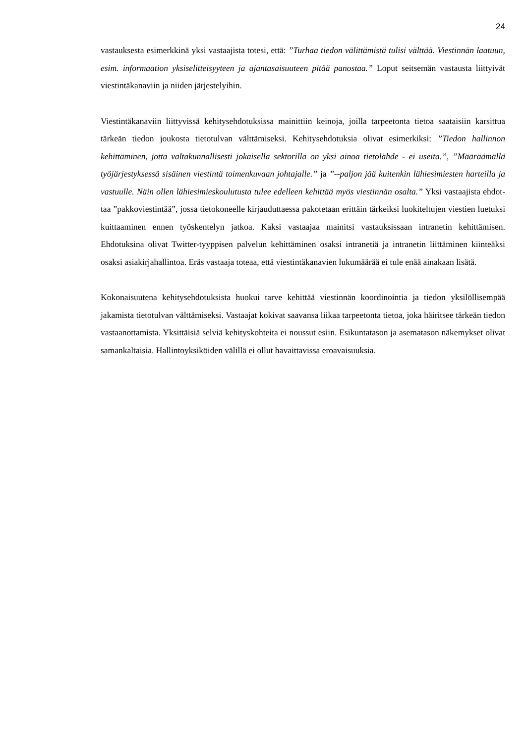24
vastauksesta esimerkkinä yksi vastaajista totesi, että: ”Turhaa tiedon välittämistä tulisi vält­tää. Viestinnän laatuun, esim. informaation yksiselitteisyyteen ja ajantasaisuuteen pitää pa­nostaa.” Loput seitsemän vastausta liittyivät viestintäkanaviin ja niiden järjestelyihin.
Viestintäkanaviin liittyvissä kehitysehdotuksissa mainittiin keinoja, joilla tarpeetonta tietoa saataisiin karsittua tärkeän tiedon joukosta tietotulvan välttämiseksi. Kehitysehdotuksia olivat esimerkiksi: ”Tiedon hallinnon kehittäminen, jotta valtakunnallisesti jokaisella sektorilla on yksi ainoa tietolähde - ei useita.”, ”Määräämällä työjärjestyksessä sisäinen viestintä toimen­kuvaan johtajalle.” ja ”--paljon jää kuitenkin lähiesimiesten harteilla ja vastuulle. Näin ollen lähiesimieskoulutusta tulee edelleen kehittää myös viestinnän osalta.” Yksi vastaajista ehdot­taa ”pakkoviestintää”, jossa tietokoneelle kirjauduttaessa pakotetaan erittäin tärkeiksi luokitel­tujen viestien luetuksi kuittaaminen ennen työskentelyn jatkoa. Kaksi vastaajaa mainitsi vas­tauksissaan intranetin kehittämisen. Ehdotuksina olivat Twitter-tyyppisen palvelun kehittämi­nen osaksi intranetiä ja intranetin liittäminen kiinteäksi osaksi asiakirjahallintoa. Eräs vastaaja toteaa, että viestintäkanavien lukumäärää ei tule enää ainakaan lisätä.
Kokonaisuutena kehitysehdotuksista huokui tarve kehittää viestinnän koordinointia ja tiedon yksilöllisempää jakamista tietotulvan välttämiseksi. Vastaajat kokivat saavansa liikaa tarpee­tonta tietoa, joka häiritsee tärkeän tiedon vastaanottamista. Yksittäisiä selviä kehityskohteita ei noussut esiin. Esikuntatason ja asematason näkemykset olivat samankaltaisia. Hallintoyksi­köiden välillä ei ollut havaittavissa eroavaisuuksia.